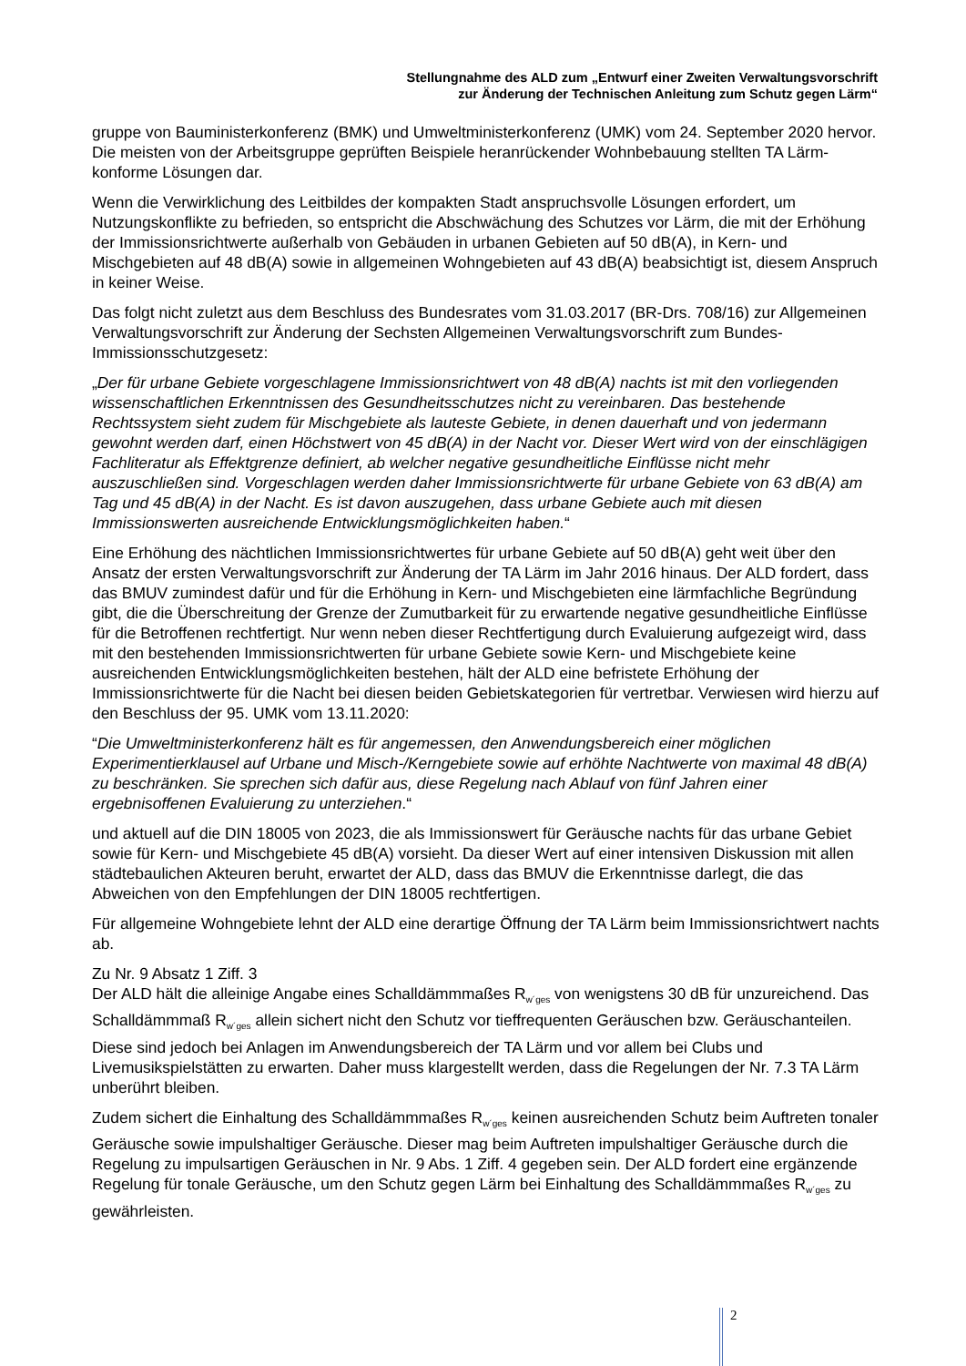Stellungnahme des ALD zum „Entwurf einer Zweiten Verwaltungsvorschrift
zur Änderung der Technischen Anleitung zum Schutz gegen Lärm“
gruppe von Bauministerkonferenz (BMK) und Umweltministerkonferenz (UMK) vom 24. September 2020 hervor. Die meisten von der Arbeitsgruppe geprüften Beispiele heranrückender Wohnbebauung stellten TA Lärm-konforme Lösungen dar.
Wenn die Verwirklichung des Leitbildes der kompakten Stadt anspruchsvolle Lösungen erfordert, um Nutzungskonflikte zu befrieden, so entspricht die Abschwächung des Schutzes vor Lärm, die mit der Erhöhung der Immissionsrichtwerte außerhalb von Gebäuden in urbanen Gebieten auf 50 dB(A), in Kern- und Mischgebieten auf 48 dB(A) sowie in allgemeinen Wohngebieten auf 43 dB(A) beabsichtigt ist, diesem Anspruch in keiner Weise.
Das folgt nicht zuletzt aus dem Beschluss des Bundesrates vom 31.03.2017 (BR-Drs. 708/16) zur Allgemeinen Verwaltungsvorschrift zur Änderung der Sechsten Allgemeinen Verwaltungsvorschrift zum Bundes-Immissionsschutzgesetz:
„Der für urbane Gebiete vorgeschlagene Immissionsrichtwert von 48 dB(A) nachts ist mit den vorliegenden wissenschaftlichen Erkenntnissen des Gesundheitsschutzes nicht zu vereinbaren. Das bestehende Rechtssystem sieht zudem für Mischgebiete als lauteste Gebiete, in denen dauerhaft und von jedermann gewohnt werden darf, einen Höchstwert von 45 dB(A) in der Nacht vor. Dieser Wert wird von der einschlägigen Fachliteratur als Effektgrenze definiert, ab welcher negative gesundheitliche Einflüsse nicht mehr auszuschließen sind. Vorgeschlagen werden daher Immissionsrichtwerte für urbane Gebiete von 63 dB(A) am Tag und 45 dB(A) in der Nacht. Es ist davon auszugehen, dass urbane Gebiete auch mit diesen Immissionswerten ausreichende Entwicklungsmöglichkeiten haben.“
Eine Erhöhung des nächtlichen Immissionsrichtwertes für urbane Gebiete auf 50 dB(A) geht weit über den Ansatz der ersten Verwaltungsvorschrift zur Änderung der TA Lärm im Jahr 2016 hinaus. Der ALD fordert, dass das BMUV zumindest dafür und für die Erhöhung in Kern- und Mischgebieten eine lärmfachliche Begründung gibt, die die Überschreitung der Grenze der Zumutbarkeit für zu erwartende negative gesundheitliche Einflüsse für die Betroffenen rechtfertigt. Nur wenn neben dieser Rechtfertigung durch Evaluierung aufgezeigt wird, dass mit den bestehenden Immissionsrichtwerten für urbane Gebiete sowie Kern- und Mischgebiete keine ausreichenden Entwicklungsmöglichkeiten bestehen, hält der ALD eine befristete Erhöhung der Immissionsrichtwerte für die Nacht bei diesen beiden Gebietskategorien für vertretbar. Verwiesen wird hierzu auf den Beschluss der 95. UMK vom 13.11.2020:
“Die Umweltministerkonferenz hält es für angemessen, den Anwendungsbereich einer möglichen Experimentierklausel auf Urbane und Misch-/Kerngebiete sowie auf erhöhte Nachtwerte von maximal 48 dB(A) zu beschränken. Sie sprechen sich dafür aus, diese Regelung nach Ablauf von fünf Jahren einer ergebnisoffenen Evaluierung zu unterziehen.“
und aktuell auf die DIN 18005 von 2023, die als Immissionswert für Geräusche nachts für das urbane Gebiet sowie für Kern- und Mischgebiete 45 dB(A) vorsieht. Da dieser Wert auf einer intensiven Diskussion mit allen städtebaulichen Akteuren beruht, erwartet der ALD, dass das BMUV die Erkenntnisse darlegt, die das Abweichen von den Empfehlungen der DIN 18005 rechtfertigen.
Für allgemeine Wohngebiete lehnt der ALD eine derartige Öffnung der TA Lärm beim Immissionsrichtwert nachts ab.
Zu Nr. 9 Absatz 1 Ziff. 3
Der ALD hält die alleinige Angabe eines Schalldämmmaßes R<sub>w´ges</sub> von wenigstens 30 dB für unzureichend. Das Schalldämmmaß R<sub>w´ges</sub> allein sichert nicht den Schutz vor tieffrequenten Geräuschen bzw. Geräuschanteilen. Diese sind jedoch bei Anlagen im Anwendungsbereich der TA Lärm und vor allem bei Clubs und Livemusikspielstätten zu erwarten. Daher muss klargestellt werden, dass die Regelungen der Nr. 7.3 TA Lärm unberührt bleiben.
Zudem sichert die Einhaltung des Schalldämmmaßes R<sub>w´ges</sub> keinen ausreichenden Schutz beim Auftreten tonaler Geräusche sowie impulshaltiger Geräusche. Dieser mag beim Auftreten impulshaltiger Geräusche durch die Regelung zu impulsartigen Geräuschen in Nr. 9 Abs. 1 Ziff. 4 gegeben sein. Der ALD fordert eine ergänzende Regelung für tonale Geräusche, um den Schutz gegen Lärm bei Einhaltung des Schalldämmmaßes R<sub>w´ges</sub> zu gewährleisten.
2